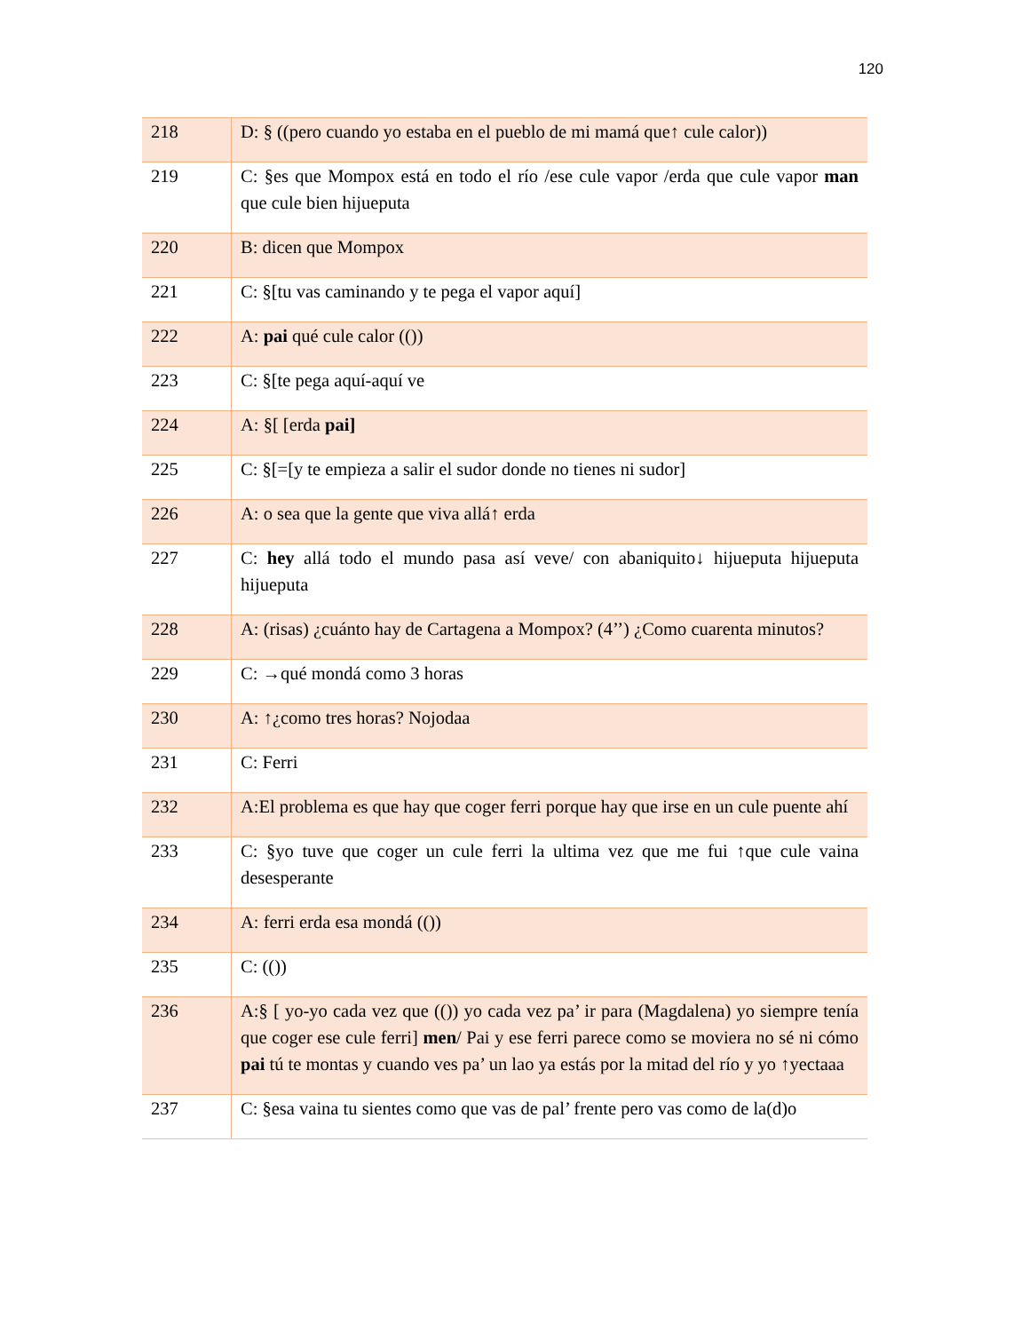120
| 218 | D: § ((pero cuando yo estaba en el pueblo de mi mamá que↑ cule calor)) |
| 219 | C: §es que Mompox está en todo el río /ese cule vapor /erda que cule vapor man que cule bien hijueputa |
| 220 | B: dicen que Mompox |
| 221 | C: §[tu vas caminando y te pega el vapor aquí] |
| 222 | A: pai qué cule calor (()) |
| 223 | C: §[te pega aquí-aquí ve |
| 224 | A: §[ [erda pai] |
| 225 | C: §[=[y te empieza a salir el sudor donde no tienes ni sudor] |
| 226 | A: o sea que la gente que viva allá↑ erda |
| 227 | C: hey allá todo el mundo pasa así veve/ con abaniquito↓ hijueputa hijueputa hijueputa |
| 228 | A: (risas) ¿cuánto hay de Cartagena a Mompox? (4’’) ¿Como cuarenta minutos? |
| 229 | C: →qué mondá como 3 horas |
| 230 | A: ↑¿como tres horas? Nojodaa |
| 231 | C: Ferri |
| 232 | A:El problema es que hay que coger ferri porque hay que irse en un cule puente ahí |
| 233 | C: §yo tuve que coger un cule ferri la ultima vez que me fui ↑que cule vaina desesperante |
| 234 | A: ferri erda esa mondá (()) |
| 235 | C: (()) |
| 236 | A:§ [ yo-yo cada vez que (()) yo cada vez pa’ ir para (Magdalena) yo siempre tenía que coger ese cule ferri] men / Pai y ese ferri parece como se moviera no sé ni cómo pai tú te montas y cuando ves pa’ un lao ya estás por la mitad del río y yo ↑yectaaa |
| 237 | C: §esa vaina tu sientes como que vas de pal’ frente pero vas como de la(d)o |